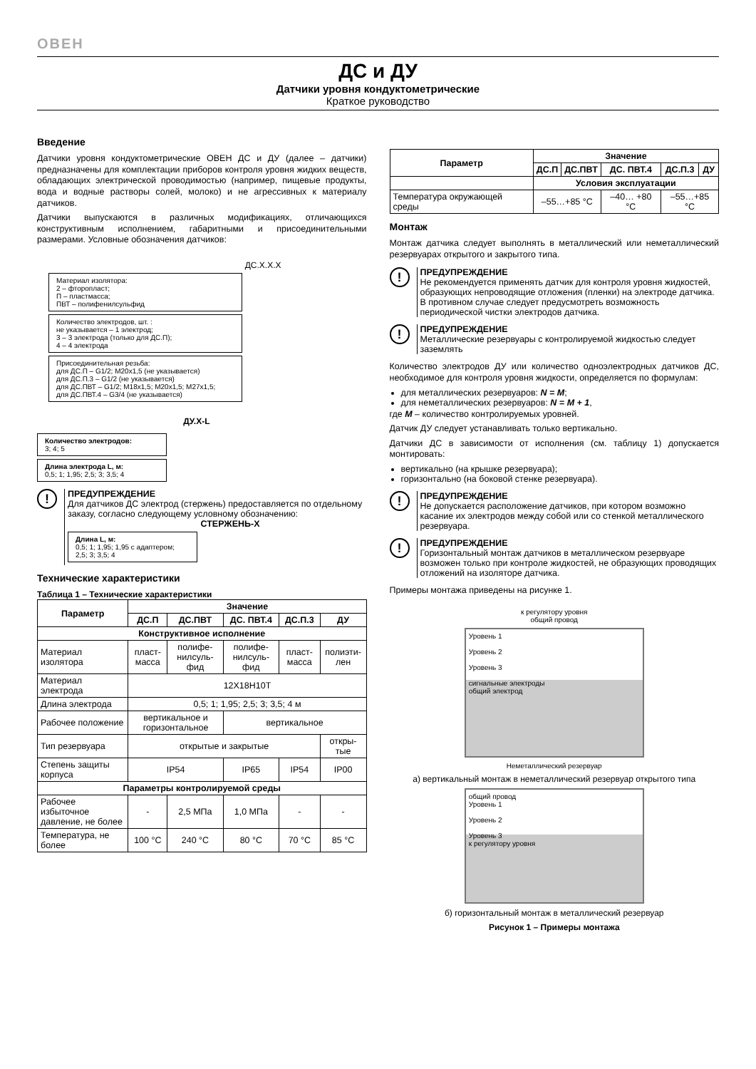ОВЕН
ДС и ДУ
Датчики уровня кондуктометрические
Краткое руководство
Введение
Датчики уровня кондуктометрические ОВЕН ДС и ДУ (далее – датчики) предназначены для комплектации приборов контроля уровня жидких веществ, обладающих электрической проводимостью (например, пищевые продукты, вода и водные растворы солей, молоко) и не агрессивных к материалу датчиков.
Датчики выпускаются в различных модификациях, отличающихся конструктивным исполнением, габаритными и присоединительными размерами. Условные обозначения датчиков:
ДС.Х.Х.Х
Материал изолятора:
2 – фторопласт;
П – пластмасса;
ПВТ – полифенилсульфид
Количество электродов, шт. :
не указывается – 1 электрод;
3 – 3 электрода (только для ДС.П);
4 – 4 электрода
Присоединительная резьба:
для ДС.П – G1/2; M20x1,5 (не указывается)
для ДС.П.3 – G1/2 (не указывается)
для ДС.ПВТ – G1/2; M18x1,5; M20x1,5; M27x1,5;
для ДС.ПВТ.4 – G3/4 (не указывается)
ДУ.X-L
Количество электродов:
3; 4; 5
Длина электрода L, м:
0,5; 1; 1,95; 2,5; 3; 3,5; 4
!
ПРЕДУПРЕЖДЕНИЕ
Для датчиков ДС электрод (стержень) предоставляется по отдельному заказу, согласно следующему условному обозначению:
СТЕРЖЕНЬ-X
Длина L, м:
0,5; 1; 1,95; 1,95 с адаптером;
2,5; 3; 3,5; 4
Технические характеристики
Таблица 1 – Технические характеристики
| Параметр | Значение | | | | |
| --- | --- | --- | --- | --- | --- |
| | ДС.П | ДС.ПВТ | ДС. ПВТ.4 | ДС.П.3 | ДУ |
| Конструктивное исполнение | | | | | |
| Материал изолятора | пласт-масса | полифе-нилсуль-фид | полифе-нилсуль-фид | пласт-масса | полиэти-лен |
| Материал электрода | 12Х18Н10Т | | | | |
| Длина электрода | 0,5; 1; 1,95; 2,5; 3; 3,5; 4 м | | | | |
| Рабочее положение | вертикальное и горизонтальное | | вертикальное | | |
| Тип резервуара | открытые и закрытые | | | | откры-тые |
| Степень защиты корпуса | IP54 | | IP65 | IP54 | IP00 |
| Параметры контролируемой среды | | | | | |
| Рабочее избыточное давление, не более | - | 2,5 МПа | 1,0 МПа | - | - |
| Температура, не более | 100 °С | 240 °С | 80 °С | 70 °С | 85 °С |
| Параметр | Значение | | | | |
| --- | --- | --- | --- | --- | --- |
| | ДС.П | ДС.ПВТ | ДС. ПВТ.4 | ДС.П.3 | ДУ |
| | Условия эксплуатации | | | | |
| Температура окружающей среды | –55…+85 °С | | –40… +80 °С | –55…+85 °С | |
Монтаж
Монтаж датчика следует выполнять в металлический или неметаллический резервуарах открытого и закрытого типа.
!
ПРЕДУПРЕЖДЕНИЕ
Не рекомендуется применять датчик для контроля уровня жидкостей, образующих непроводящие отложения (пленки) на электроде датчика. В противном случае следует предусмотреть возможность периодической чистки электродов датчика.
!
ПРЕДУПРЕЖДЕНИЕ
Металлические резервуары с контролируемой жидкостью следует заземлять
Количество электродов ДУ или количество одноэлектродных датчиков ДС, необходимое для контроля уровня жидкости, определяется по формулам:
для металлических резервуаров: N = M;
для неметаллических резервуаров: N = M + 1,
где M – количество контролируемых уровней.
Датчик ДУ следует устанавливать только вертикально.
Датчики ДС в зависимости от исполнения (см. таблицу 1) допускается монтировать:
вертикально (на крышке резервуара);
горизонтально (на боковой стенке резервуара).
!
ПРЕДУПРЕЖДЕНИЕ
Не допускается расположение датчиков, при котором возможно касание их электродов между собой или со стенкой металлического резервуара.
!
ПРЕДУПРЕЖДЕНИЕ
Горизонтальный монтаж датчиков в металлическом резервуаре возможен только при контроле жидкостей, не образующих проводящих отложений на изоляторе датчика.
Примеры монтажа приведены на рисунке 1.
к регулятору уровня
общий провод
Уровень 1
Уровень 2
Уровень 3
сигнальные электроды
общий электрод
Неметаллический резервуар
а) вертикальный монтаж в неметаллический резервуар открытого типа
общий провод
Уровень 1
Уровень 2
Уровень 3
к регулятору уровня
б) горизонтальный монтаж в металлический резервуар
Рисунок 1 – Примеры монтажа